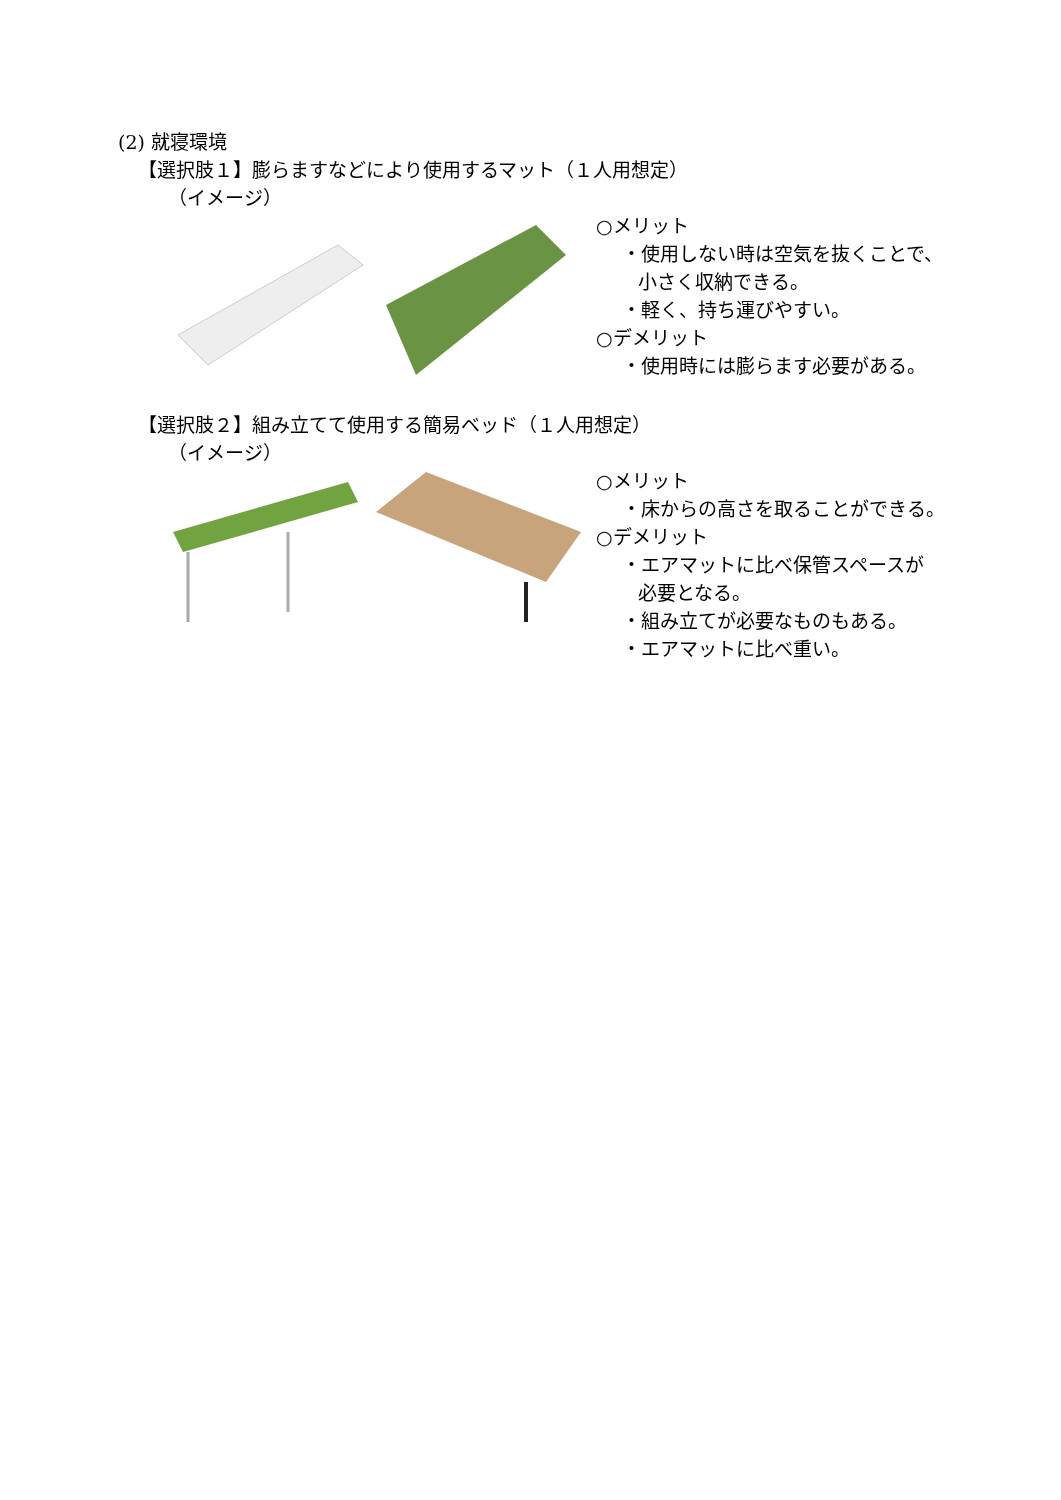(2) 就寝環境
【選択肢１】膨らますなどにより使用するマット（１人用想定）
（イメージ）
○メリット
・使用しない時は空気を抜くことで、
小さく収納できる。
・軽く、持ち運びやすい。
○デメリット
・使用時には膨らます必要がある。
【選択肢２】組み立てて使用する簡易ベッド（１人用想定）
（イメージ）
○メリット
・床からの高さを取ることができる。
○デメリット
・エアマットに比べ保管スペースが
必要となる。
・組み立てが必要なものもある。
・エアマットに比べ重い。